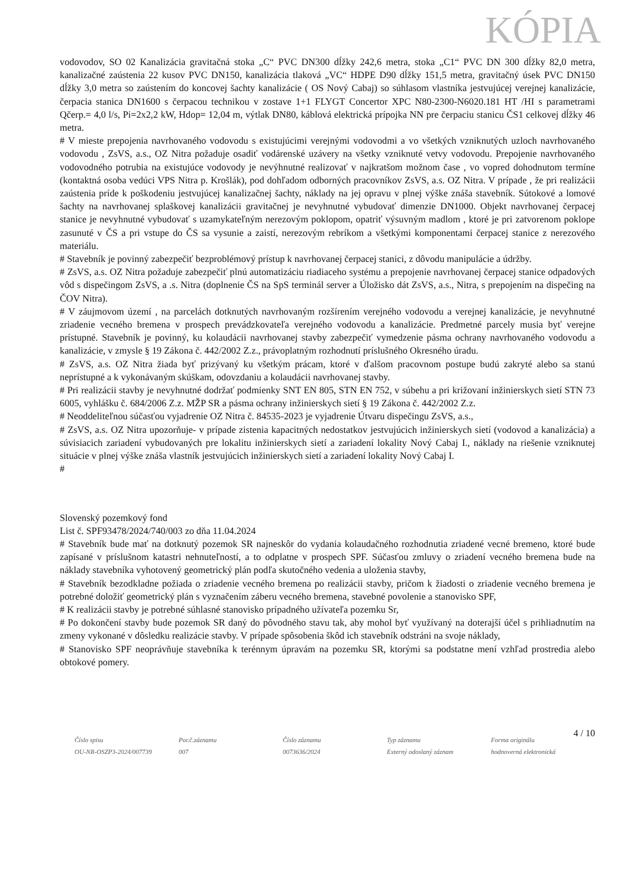KÓPIA
vodovodov, SO 02 Kanalizácia gravitačná stoka „C“ PVC DN300 dĺžky 242,6 metra, stoka „C1“ PVC DN 300 dĺžky 82,0 metra, kanalizačné zaústenia 22 kusov PVC DN150, kanalizácia tlaková „VC“ HDPE D90 dĺžky 151,5 metra, gravitačný úsek PVC DN150 dĺžky 3,0 metra so zaústením do koncovej šachty kanalizácie ( OS Nový Cabaj) so súhlasom vlastníka jestvujúcej verejnej kanalizácie, čerpacia stanica DN1600 s čerpacou technikou v zostave 1+1 FLYGT Concertor XPC N80-2300-N6020.181 HT /HI s parametrami Qčerp.= 4,0 l/s, Pi=2x2,2 kW, Hdop= 12,04 m, výtlak DN80, káblová elektrická prípojka NN pre čerpaciu stanicu ČS1 celkovej dĺžky 46 metra.
# V mieste prepojenia navrhovaného vodovodu s existujúcimi verejnými vodovodmi a vo všetkých vzniknutých uzloch navrhovaného vodovodu , ZsVS, a.s., OZ Nitra požaduje osadiť vodárenské uzávery na všetky vzniknuté vetvy vodovodu. Prepojenie navrhovaného vodovodného potrubia na existujúce vodovody je nevýhnutné realizovať v najkratšom možnom čase , vo vopred dohodnutom termíne (kontaktná osoba vedúci VPS Nitra p. Krošlák), pod dohľadom odborných pracovníkov ZsVS, a.s. OZ Nitra. V prípade , že pri realizácii zaústenia príde k poškodeniu jestvujúcej kanalizačnej šachty, náklady na jej opravu v plnej výške znáša stavebník. Sútokové a lomové šachty na navrhovanej splaškovej kanalizácii gravitačnej je nevyhnutné vybudovať dimenzie DN1000. Objekt navrhovanej čerpacej stanice je nevyhnutné vybudovať s uzamykateľným nerezovým poklopom, opatriť výsuvným madlom , ktoré je pri zatvorenom poklope zasunuté v ČS a pri vstupe do ČS sa vysunie a zaistí, nerezovým rebríkom a všetkými komponentami čerpacej stanice z nerezového materiálu.
# Stavebník je povinný zabezpečiť bezproblémový prístup k navrhovanej čerpacej stanici, z dôvodu manipulácie a údržby.
# ZsVS, a.s. OZ Nitra požaduje zabezpečiť plnú automatizáciu riadiaceho systému a prepojenie navrhovanej čerpacej stanice odpadových vôd s dispečingom ZsVS, a .s. Nitra (doplnenie ČS na SpS terminál server a Úložisko dát ZsVS, a.s., Nitra, s prepojením na dispečing na ČOV Nitra).
# V záujmovom území , na parcelách dotknutých navrhovaným rozšírením verejného vodovodu a verejnej kanalizácie, je nevyhnutné zriadenie vecného bremena v prospech prevádzkovateľa verejného vodovodu a kanalizácie. Predmetné parcely musia byť verejne prístupné. Stavebník je povinný, ku kolaudácii navrhovanej stavby zabezpečiť vymedzenie pásma ochrany navrhovaného vodovodu a kanalizácie, v zmysle § 19 Zákona č. 442/2002 Z.z., právoplatným rozhodnutí príslušného Okresného úradu.
# ZsVS, a.s. OZ Nitra žiada byť prizývaný ku všetkým prácam, ktoré v ďalšom pracovnom postupe budú zakryté alebo sa stanú neprístupné a k vykonávaným skúškam, odovzdaniu a kolaudácii navrhovanej stavby.
# Pri realizácii stavby je nevyhnutné dodržať podmienky SNT EN 805, STN EN 752, v súbehu a pri križovaní inžinierskych sietí STN 73 6005, vyhlášku č. 684/2006 Z.z. MŽP SR a pásma ochrany inžinierskych sietí § 19 Zákona č. 442/2002 Z.z.
# Neoddeliteľnou súčasťou vyjadrenie OZ Nitra č. 84535-2023 je vyjadrenie Útvaru dispečingu ZsVS, a.s.,
# ZsVS, a.s. OZ Nitra upozorňuje- v prípade zistenia kapacitných nedostatkov jestvujúcich inžinierskych sietí (vodovod a kanalizácia) a súvisiacich zariadení vybudovaných pre lokalitu inžinierskych sietí a zariadení lokality Nový Cabaj I., náklady na riešenie vzniknutej situácie v plnej výške znáša vlastník jestvujúcich inžinierskych sietí a zariadení lokality Nový Cabaj I.
#
Slovenský pozemkový fond
List č. SPF93478/2024/740/003 zo dňa 11.04.2024
# Stavebník bude mať na dotknutý pozemok SR najneskôr do vydania kolaudačného rozhodnutia zriadené vecné bremeno, ktoré bude zapísané v príslušnom katastri nehnuteľností, a to odplatne v prospech SPF. Súčasťou zmluvy o zriadení vecného bremena bude na náklady stavebníka vyhotovený geometrický plán podľa skutočného vedenia a uloženia stavby,
# Stavebník bezodkladne požiada o zriadenie vecného bremena po realizácii stavby, pričom k žiadosti o zriadenie vecného bremena je potrebné doložiť geometrický plán s vyznačením záberu vecného bremena, stavebné povolenie a stanovisko SPF,
# K realizácii stavby je potrebné súhlasné stanovisko prípadného užívateľa pozemku Sr,
# Po dokončení stavby bude pozemok SR daný do pôvodného stavu tak, aby mohol byť využívaný na doterajší účel s prihliadnutím na zmeny vykonané v dôsledku realizácie stavby. V prípade spôsobenia škôd ich stavebník odstráni na svoje náklady,
# Stanovisko SPF neoprávňuje stavebníka k terénnym úpravám na pozemku SR, ktorými sa podstatne mení vzhľad prostredia alebo obtokové pomery.
4 / 10
Číslo spisu
OU-NR-OSZP3-2024/007739
Por.č.záznamu
007
Číslo záznamu
0073636/2024
Typ záznamu
Externý odoslaný záznam
Forma originálu
hodnoverná elektronická